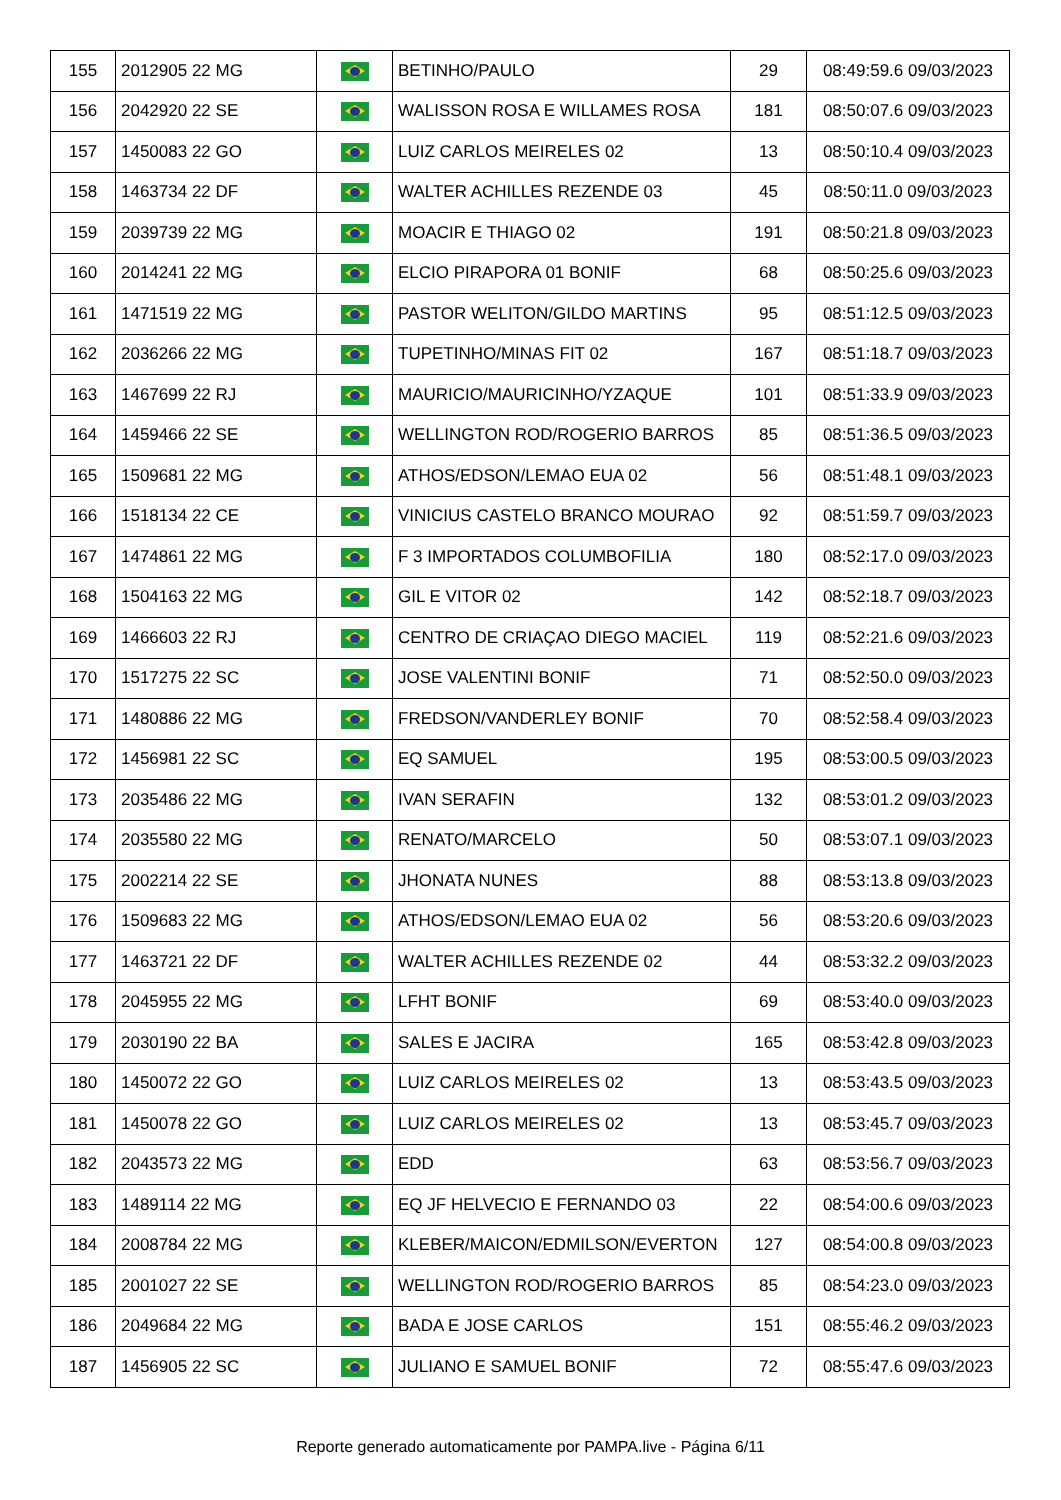| 155 | 2012905 22 MG | | BETINHO/PAULO | 29 | 08:49:59.6 09/03/2023 |
| 156 | 2042920 22 SE | | WALISSON ROSA E WILLAMES ROSA | 181 | 08:50:07.6 09/03/2023 |
| 157 | 1450083 22 GO | | LUIZ CARLOS MEIRELES 02 | 13 | 08:50:10.4 09/03/2023 |
| 158 | 1463734 22 DF | | WALTER ACHILLES REZENDE 03 | 45 | 08:50:11.0 09/03/2023 |
| 159 | 2039739 22 MG | | MOACIR E THIAGO 02 | 191 | 08:50:21.8 09/03/2023 |
| 160 | 2014241 22 MG | | ELCIO PIRAPORA 01 BONIF | 68 | 08:50:25.6 09/03/2023 |
| 161 | 1471519 22 MG | | PASTOR WELITON/GILDO MARTINS | 95 | 08:51:12.5 09/03/2023 |
| 162 | 2036266 22 MG | | TUPETINHO/MINAS FIT 02 | 167 | 08:51:18.7 09/03/2023 |
| 163 | 1467699 22 RJ | | MAURICIO/MAURICINHO/YZAQUE | 101 | 08:51:33.9 09/03/2023 |
| 164 | 1459466 22 SE | | WELLINGTON ROD/ROGERIO BARROS | 85 | 08:51:36.5 09/03/2023 |
| 165 | 1509681 22 MG | | ATHOS/EDSON/LEMAO EUA 02 | 56 | 08:51:48.1 09/03/2023 |
| 166 | 1518134 22 CE | | VINICIUS CASTELO BRANCO MOURAO | 92 | 08:51:59.7 09/03/2023 |
| 167 | 1474861 22 MG | | F 3 IMPORTADOS COLUMBOFILIA | 180 | 08:52:17.0 09/03/2023 |
| 168 | 1504163 22 MG | | GIL E VITOR 02 | 142 | 08:52:18.7 09/03/2023 |
| 169 | 1466603 22 RJ | | CENTRO DE CRIAÇAO DIEGO MACIEL | 119 | 08:52:21.6 09/03/2023 |
| 170 | 1517275 22 SC | | JOSE VALENTINI BONIF | 71 | 08:52:50.0 09/03/2023 |
| 171 | 1480886 22 MG | | FREDSON/VANDERLEY BONIF | 70 | 08:52:58.4 09/03/2023 |
| 172 | 1456981 22 SC | | EQ SAMUEL | 195 | 08:53:00.5 09/03/2023 |
| 173 | 2035486 22 MG | | IVAN SERAFIN | 132 | 08:53:01.2 09/03/2023 |
| 174 | 2035580 22 MG | | RENATO/MARCELO | 50 | 08:53:07.1 09/03/2023 |
| 175 | 2002214 22 SE | | JHONATA NUNES | 88 | 08:53:13.8 09/03/2023 |
| 176 | 1509683 22 MG | | ATHOS/EDSON/LEMAO EUA 02 | 56 | 08:53:20.6 09/03/2023 |
| 177 | 1463721 22 DF | | WALTER ACHILLES REZENDE 02 | 44 | 08:53:32.2 09/03/2023 |
| 178 | 2045955 22 MG | | LFHT BONIF | 69 | 08:53:40.0 09/03/2023 |
| 179 | 2030190 22 BA | | SALES E JACIRA | 165 | 08:53:42.8 09/03/2023 |
| 180 | 1450072 22 GO | | LUIZ CARLOS MEIRELES 02 | 13 | 08:53:43.5 09/03/2023 |
| 181 | 1450078 22 GO | | LUIZ CARLOS MEIRELES 02 | 13 | 08:53:45.7 09/03/2023 |
| 182 | 2043573 22 MG | | EDD | 63 | 08:53:56.7 09/03/2023 |
| 183 | 1489114 22 MG | | EQ JF HELVECIO E FERNANDO 03 | 22 | 08:54:00.6 09/03/2023 |
| 184 | 2008784 22 MG | | KLEBER/MAICON/EDMILSON/EVERTON | 127 | 08:54:00.8 09/03/2023 |
| 185 | 2001027 22 SE | | WELLINGTON ROD/ROGERIO BARROS | 85 | 08:54:23.0 09/03/2023 |
| 186 | 2049684 22 MG | | BADA E JOSE CARLOS | 151 | 08:55:46.2 09/03/2023 |
| 187 | 1456905 22 SC | | JULIANO E SAMUEL BONIF | 72 | 08:55:47.6 09/03/2023 |
Reporte generado automaticamente por PAMPA.live - Página 6/11